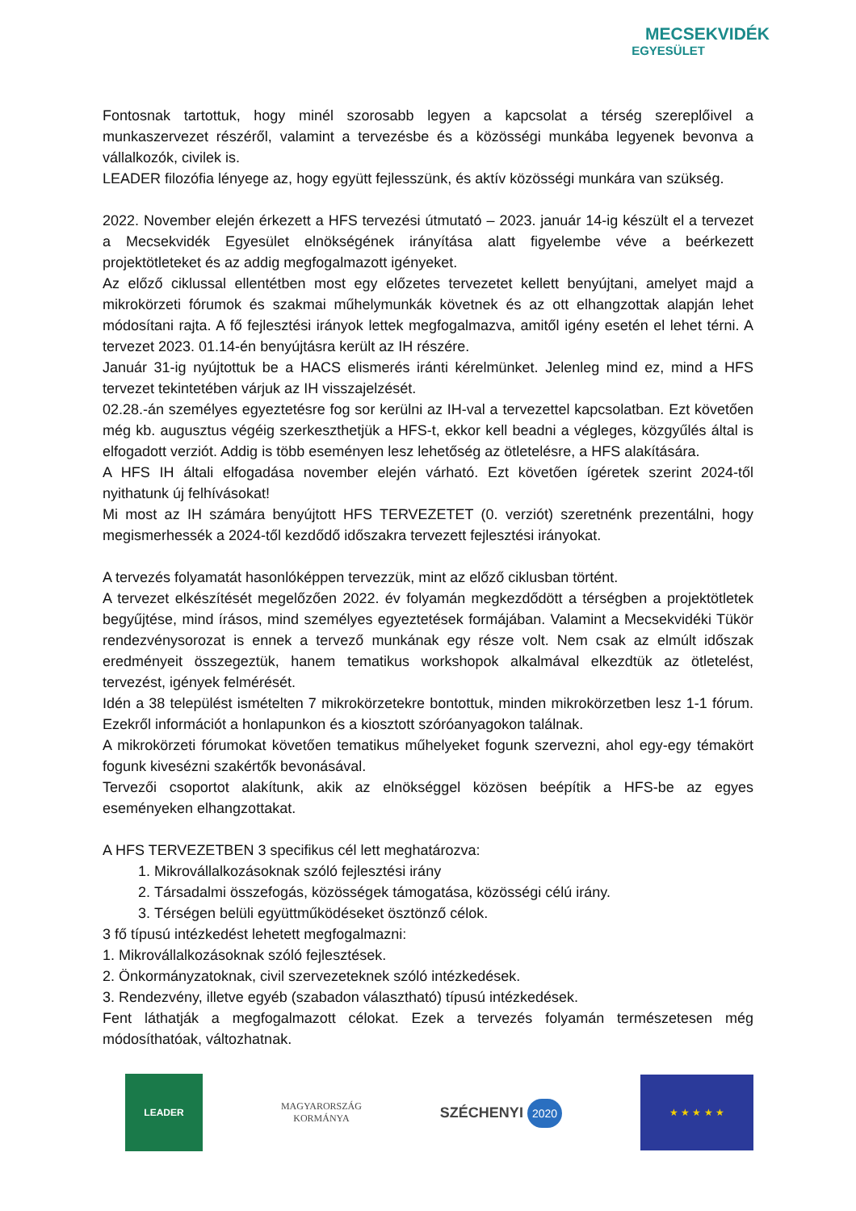MECSEKVIDÉK
EGYESÜLET
Fontosnak tartottuk, hogy minél szorosabb legyen a kapcsolat a térség szereplőivel a munkaszervezet részéről, valamint a tervezésbe és a közösségi munkába legyenek bevonva a vállalkozók, civilek is.
LEADER filozófia lényege az, hogy együtt fejlesszünk, és aktív közösségi munkára van szükség.
2022. November elején érkezett a HFS tervezési útmutató – 2023. január 14-ig készült el a tervezet a Mecsekvidék Egyesület elnökségének irányítása alatt figyelembe véve a beérkezett projektötleteket és az addig megfogalmazott igényeket.
Az előző ciklussal ellentétben most egy előzetes tervezetet kellett benyújtani, amelyet majd a mikrokörzeti fórumok és szakmai műhelymunkák követnek és az ott elhangzottak alapján lehet módosítani rajta. A fő fejlesztési irányok lettek megfogalmazva, amitől igény esetén el lehet térni. A tervezet 2023. 01.14-én benyújtásra került az IH részére.
Január 31-ig nyújtottuk be a HACS elismerés iránti kérelmünket. Jelenleg mind ez, mind a HFS tervezet tekintetében várjuk az IH visszajelzését.
02.28.-án személyes egyeztetésre fog sor kerülni az IH-val a tervezettel kapcsolatban. Ezt követően még kb. augusztus végéig szerkeszthetjük a HFS-t, ekkor kell beadni a végleges, közgyűlés által is elfogadott verziót. Addig is több eseményen lesz lehetőség az ötletelésre, a HFS alakítására.
A HFS IH általi elfogadása november elején várható. Ezt követően ígéretek szerint 2024-től nyithatunk új felhívásokat!
Mi most az IH számára benyújtott HFS TERVEZETET (0. verziót) szeretnénk prezentálni, hogy megismerhessék a 2024-től kezdődő időszakra tervezett fejlesztési irányokat.
A tervezés folyamatát hasonlóképpen tervezzük, mint az előző ciklusban történt.
A tervezet elkészítését megelőzően 2022. év folyamán megkezdődött a térségben a projektötletek begyűjtése, mind írásos, mind személyes egyeztetések formájában. Valamint a Mecsekvidéki Tükör rendezvénysorozat is ennek a tervező munkának egy része volt. Nem csak az elmúlt időszak eredményeit összegeztük, hanem tematikus workshopok alkalmával elkezdtük az ötletelést, tervezést, igények felmérését.
Idén a 38 települést ismételten 7 mikrokörzetekre bontottuk, minden mikrokörzetben lesz 1-1 fórum. Ezekről információt a honlapunkon és a kiosztott szóróanyagokon találnak.
A mikrokörzeti fórumokat követően tematikus műhelyeket fogunk szervezni, ahol egy-egy témakört fogunk kivesézni szakértők bevonásával.
Tervezői csoportot alakítunk, akik az elnökséggel közösen beépítik a HFS-be az egyes eseményeken elhangzottakat.
A HFS TERVEZETBEN 3 specifikus cél lett meghatározva:
1. Mikrovállalkozásoknak szóló fejlesztési irány
2. Társadalmi összefogás, közösségek támogatása, közösségi célú irány.
3. Térségen belüli együttműködéseket ösztönző célok.
3 fő típusú intézkedést lehetett megfogalmazni:
1. Mikrovállalkozásoknak szóló fejlesztések.
2. Önkormányzatoknak, civil szervezeteknek szóló intézkedések.
3. Rendezvény, illetve egyéb (szabadon választható) típusú intézkedések.
Fent láthatják a megfogalmazott célokat. Ezek a tervezés folyamán természetesen még módosíthatóak, változhatnak.
LEADER
MAGYARORSZÁG
KORMÁNYA
SZÉCHENYI 2020
★ ★ ★ ★ ★